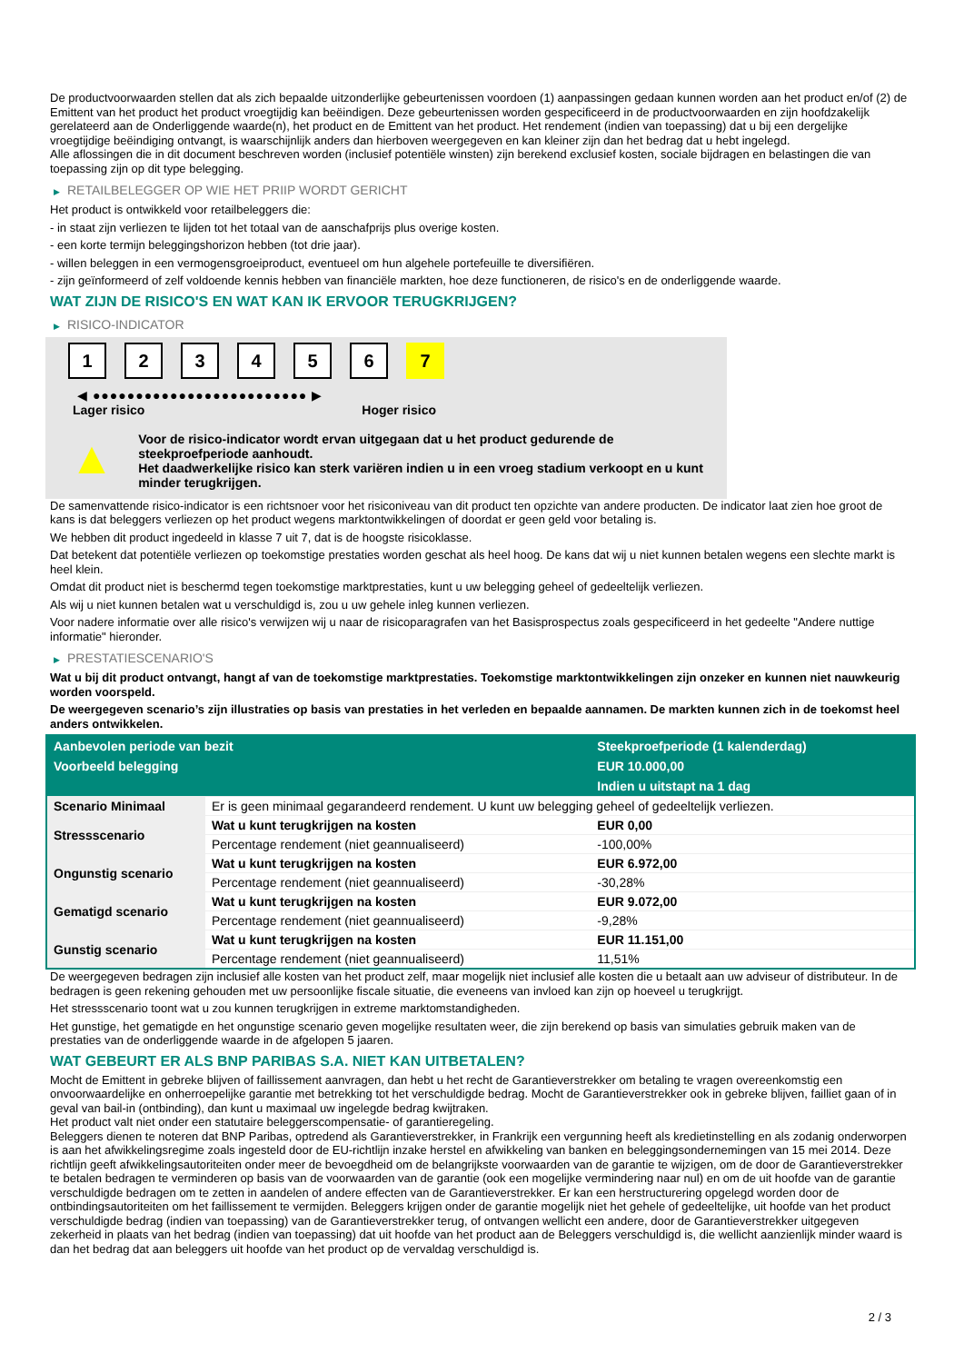De productvoorwaarden stellen dat als zich bepaalde uitzonderlijke gebeurtenissen voordoen (1) aanpassingen gedaan kunnen worden aan het product en/of (2) de Emittent van het product het product vroegtijdig kan beëindigen. Deze gebeurtenissen worden gespecificeerd in de productvoorwaarden en zijn hoofdzakelijk gerelateerd aan de Onderliggende waarde(n), het product en de Emittent van het product. Het rendement (indien van toepassing) dat u bij een dergelijke vroegtijdige beëindiging ontvangt, is waarschijnlijk anders dan hierboven weergegeven en kan kleiner zijn dan het bedrag dat u hebt ingelegd.
Alle aflossingen die in dit document beschreven worden (inclusief potentiële winsten) zijn berekend exclusief kosten, sociale bijdragen en belastingen die van toepassing zijn op dit type belegging.
▶ RETAILBELEGGER OP WIE HET PRIIP WORDT GERICHT
Het product is ontwikkeld voor retailbeleggers die:
- in staat zijn verliezen te lijden tot het totaal van de aanschafprijs plus overige kosten.
- een korte termijn beleggingshorizon hebben (tot drie jaar).
- willen beleggen in een vermogensgroeiproduct, eventueel om hun algehele portefeuille te diversifiëren.
- zijn geïnformeerd of zelf voldoende kennis hebben van financiële markten, hoe deze functioneren, de risico's en de onderliggende waarde.
WAT ZIJN DE RISICO'S EN WAT KAN IK ERVOOR TERUGKRIJGEN?
▶ RISICO-INDICATOR
1 2 3 4 5 6 7
◀ ●●●●●●●●●●●●●●●●●●●●●●●●● ▶
Lager risico Hoger risico
▲
Voor de risico-indicator wordt ervan uitgegaan dat u het product gedurende de steekproefperiode aanhoudt.
Het daadwerkelijke risico kan sterk variëren indien u in een vroeg stadium verkoopt en u kunt minder terugkrijgen.
De samenvattende risico-indicator is een richtsnoer voor het risiconiveau van dit product ten opzichte van andere producten. De indicator laat zien hoe groot de kans is dat beleggers verliezen op het product wegens marktontwikkelingen of doordat er geen geld voor betaling is.
We hebben dit product ingedeeld in klasse 7 uit 7, dat is de hoogste risicoklasse.
Dat betekent dat potentiële verliezen op toekomstige prestaties worden geschat als heel hoog. De kans dat wij u niet kunnen betalen wegens een slechte markt is heel klein.
Omdat dit product niet is beschermd tegen toekomstige marktprestaties, kunt u uw belegging geheel of gedeeltelijk verliezen.
Als wij u niet kunnen betalen wat u verschuldigd is, zou u uw gehele inleg kunnen verliezen.
Voor nadere informatie over alle risico's verwijzen wij u naar de risicoparagrafen van het Basisprospectus zoals gespecificeerd in het gedeelte "Andere nuttige informatie" hieronder.
▶ PRESTATIESCENARIO'S
Wat u bij dit product ontvangt, hangt af van de toekomstige marktprestaties. Toekomstige marktontwikkelingen zijn onzeker en kunnen niet nauwkeurig worden voorspeld.
De weergegeven scenario’s zijn illustraties op basis van prestaties in het verleden en bepaalde aannamen. De markten kunnen zich in de toekomst heel anders ontwikkelen.
| Aanbevolen periode van bezit | | Steekproefperiode (1 kalenderdag) |
| --- | --- | --- |
| Voorbeeld belegging | | EUR 10.000,00 |
| | | Indien u uitstapt na 1 dag |
| Scenario Minimaal | Er is geen minimaal gegarandeerd rendement. U kunt uw belegging geheel of gedeeltelijk verliezen. | |
| Stressscenario | Wat u kunt terugkrijgen na kosten | EUR 0,00 |
| | Percentage rendement (niet geannualiseerd) | -100,00% |
| Ongunstig scenario | Wat u kunt terugkrijgen na kosten | EUR 6.972,00 |
| | Percentage rendement (niet geannualiseerd) | -30,28% |
| Gematigd scenario | Wat u kunt terugkrijgen na kosten | EUR 9.072,00 |
| | Percentage rendement (niet geannualiseerd) | -9,28% |
| Gunstig scenario | Wat u kunt terugkrijgen na kosten | EUR 11.151,00 |
| | Percentage rendement (niet geannualiseerd) | 11,51% |
De weergegeven bedragen zijn inclusief alle kosten van het product zelf, maar mogelijk niet inclusief alle kosten die u betaalt aan uw adviseur of distributeur. In de bedragen is geen rekening gehouden met uw persoonlijke fiscale situatie, die eveneens van invloed kan zijn op hoeveel u terugkrijgt.
Het stressscenario toont wat u zou kunnen terugkrijgen in extreme marktomstandigheden.
Het gunstige, het gematigde en het ongunstige scenario geven mogelijke resultaten weer, die zijn berekend op basis van simulaties gebruik maken van de prestaties van de onderliggende waarde in de afgelopen 5 jaaren.
WAT GEBEURT ER ALS BNP PARIBAS S.A. NIET KAN UITBETALEN?
Mocht de Emittent in gebreke blijven of faillissement aanvragen, dan hebt u het recht de Garantieverstrekker om betaling te vragen overeenkomstig een onvoorwaardelijke en onherroepelijke garantie met betrekking tot het verschuldigde bedrag. Mocht de Garantieverstrekker ook in gebreke blijven, failliet gaan of in geval van bail-in (ontbinding), dan kunt u maximaal uw ingelegde bedrag kwijtraken.
Het product valt niet onder een statutaire beleggerscompensatie- of garantieregeling.
Beleggers dienen te noteren dat BNP Paribas, optredend als Garantieverstrekker, in Frankrijk een vergunning heeft als kredietinstelling en als zodanig onderworpen is aan het afwikkelingsregime zoals ingesteld door de EU-richtlijn inzake herstel en afwikkeling van banken en beleggingsondernemingen van 15 mei 2014. Deze richtlijn geeft afwikkelingsautoriteiten onder meer de bevoegdheid om de belangrijkste voorwaarden van de garantie te wijzigen, om de door de Garantieverstrekker te betalen bedragen te verminderen op basis van de voorwaarden van de garantie (ook een mogelijke vermindering naar nul) en om de uit hoofde van de garantie verschuldigde bedragen om te zetten in aandelen of andere effecten van de Garantieverstrekker. Er kan een herstructurering opgelegd worden door de ontbindingsautoriteiten om het faillissement te vermijden. Beleggers krijgen onder de garantie mogelijk niet het gehele of gedeeltelijke, uit hoofde van het product verschuldigde bedrag (indien van toepassing) van de Garantieverstrekker terug, of ontvangen wellicht een andere, door de Garantieverstrekker uitgegeven zekerheid in plaats van het bedrag (indien van toepassing) dat uit hoofde van het product aan de Beleggers verschuldigd is, die wellicht aanzienlijk minder waard is dan het bedrag dat aan beleggers uit hoofde van het product op de vervaldag verschuldigd is.
2 / 3